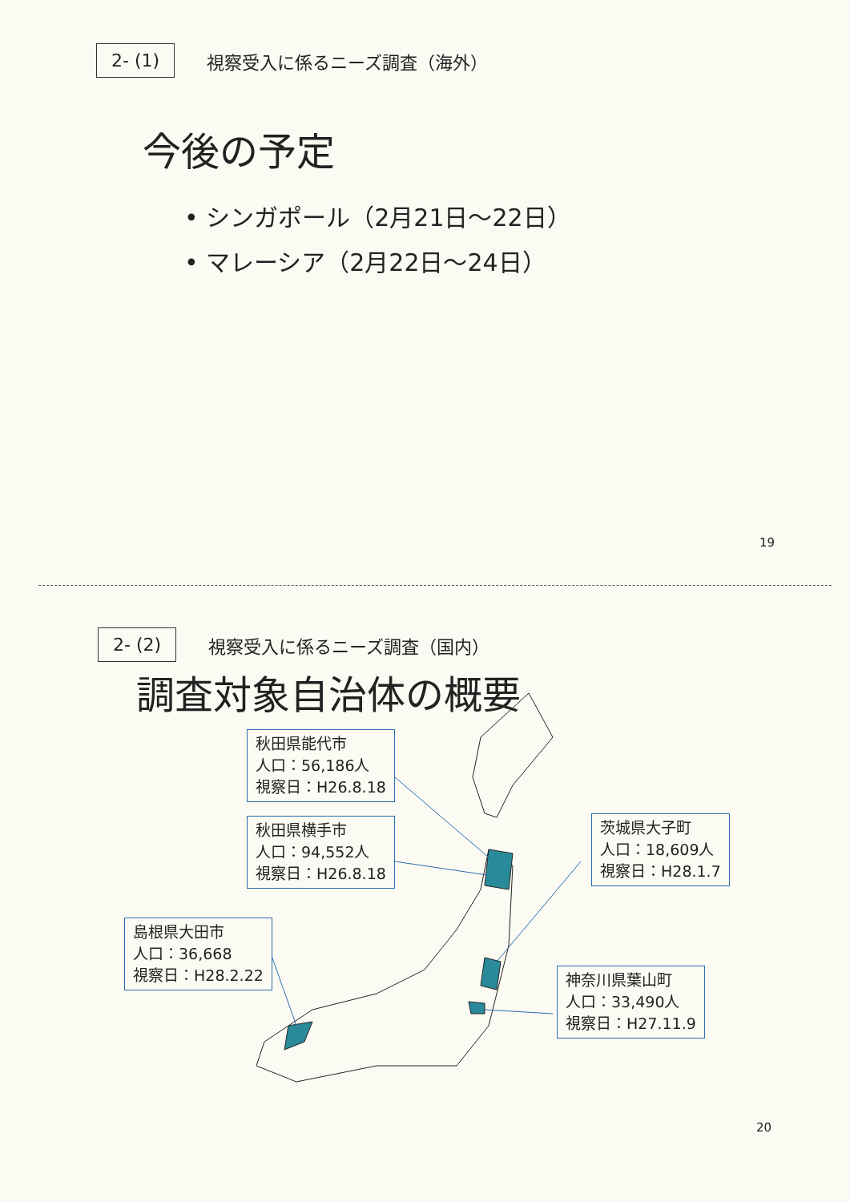2- (1) 視察受入に係るニーズ調査（海外）
今後の予定
• シンガポール（2月21日～22日）
• マレーシア（2月22日～24日）
19
2- (2) 視察受入に係るニーズ調査（国内）
調査対象自治体の概要
秋田県能代市
人口：56,186人
視察日：H26.8.18
秋田県横手市
人口：94,552人
視察日：H26.8.18
茨城県大子町
人口：18,609人
視察日：H28.1.7
島根県大田市
人口：36,668
視察日：H28.2.22
神奈川県葉山町
人口：33,490人
視察日：H27.11.9
20